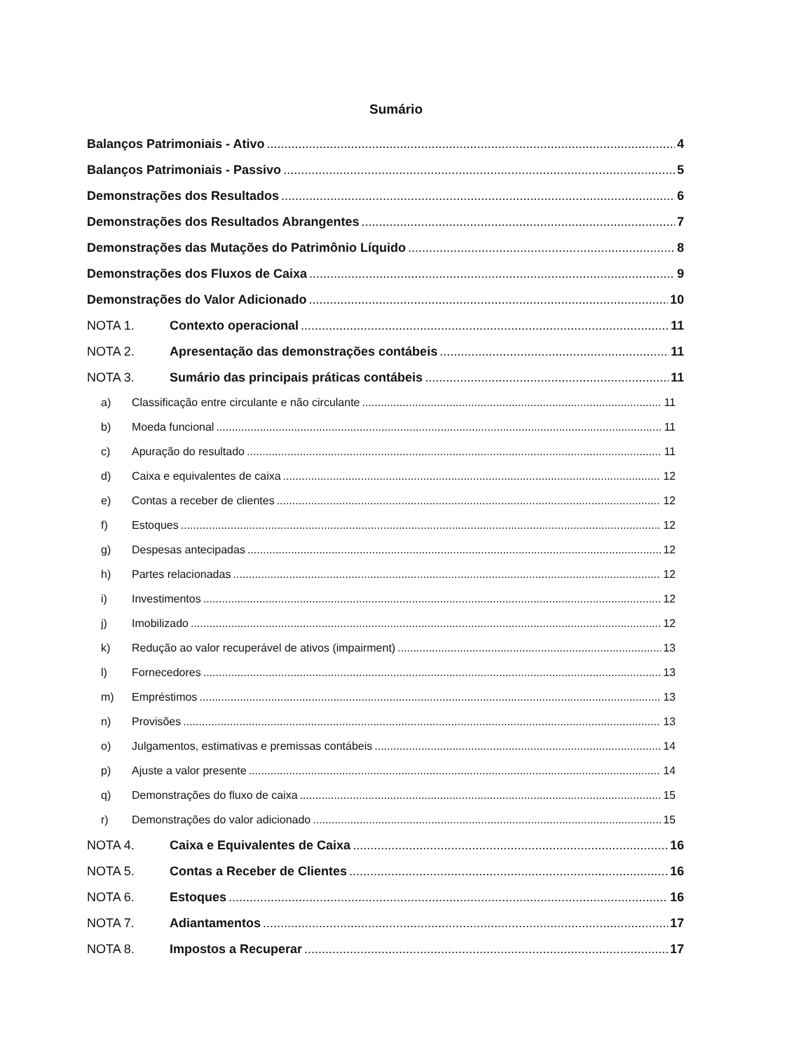Sumário
Balanços Patrimoniais - Ativo 4
Balanços Patrimoniais - Passivo 5
Demonstrações dos Resultados 6
Demonstrações dos Resultados Abrangentes 7
Demonstrações das Mutações do Patrimônio Líquido 8
Demonstrações dos Fluxos de Caixa 9
Demonstrações do Valor Adicionado 10
NOTA 1. Contexto operacional 11
NOTA 2. Apresentação das demonstrações contábeis 11
NOTA 3. Sumário das principais práticas contábeis 11
a) Classificação entre circulante e não circulante 11
b) Moeda funcional 11
c) Apuração do resultado 11
d) Caixa e equivalentes de caixa 12
e) Contas a receber de clientes 12
f) Estoques 12
g) Despesas antecipadas 12
h) Partes relacionadas 12
i) Investimentos 12
j) Imobilizado 12
k) Redução ao valor recuperável de ativos (impairment) 13
l) Fornecedores 13
m) Empréstimos 13
n) Provisões 13
o) Julgamentos, estimativas e premissas contábeis 14
p) Ajuste a valor presente 14
q) Demonstrações do fluxo de caixa 15
r) Demonstrações do valor adicionado 15
NOTA 4. Caixa e Equivalentes de Caixa 16
NOTA 5. Contas a Receber de Clientes 16
NOTA 6. Estoques 16
NOTA 7. Adiantamentos 17
NOTA 8. Impostos a Recuperar 17